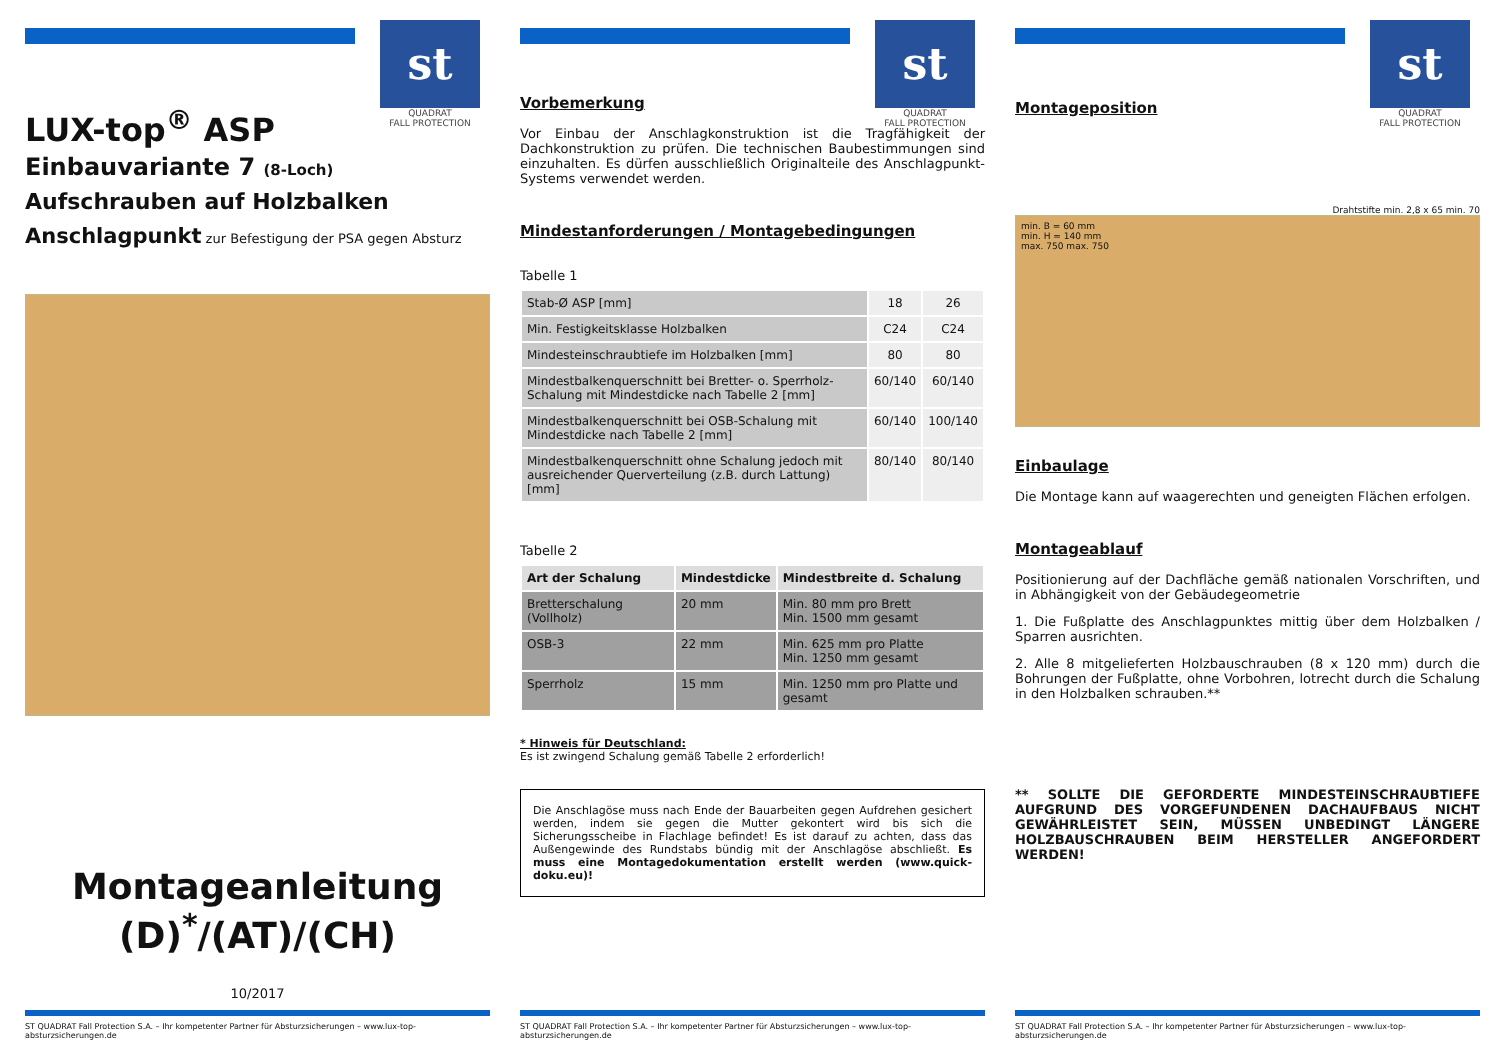st
QUADRAT
FALL PROTECTION
LUX-top<sup>®</sup> ASP
Einbauvariante 7 (8-Loch)
Aufschrauben auf Holzbalken
Anschlagpunkt zur Befestigung der PSA gegen Absturz
Montageanleitung
(D)<sup>*</sup>/(AT)/(CH)
10/2017
ST QUADRAT Fall Protection S.A. – Ihr kompetenter Partner für Absturzsicherungen – www.lux-top-absturzsicherungen.de
st
QUADRAT
FALL PROTECTION
Vorbemerkung
Vor Einbau der Anschlagkonstruktion ist die Tragfähigkeit der Dachkonstruktion zu prüfen. Die technischen Baubestimmungen sind einzuhalten. Es dürfen ausschließlich Originalteile des Anschlagpunkt-Systems verwendet werden.
Mindestanforderungen / Montagebedingungen
Tabelle 1
| Stab-Ø ASP [mm] | 18 | 26 |
| Min. Festigkeitsklasse Holzbalken | C24 | C24 |
| Mindesteinschraubtiefe im Holzbalken [mm] | 80 | 80 |
| Mindestbalkenquerschnitt bei Bretter- o. Sperrholz-Schalung mit Mindestdicke nach Tabelle 2 [mm] | 60/140 | 60/140 |
| Mindestbalkenquerschnitt bei OSB-Schalung mit Mindestdicke nach Tabelle 2 [mm] | 60/140 | 100/140 |
| Mindestbalkenquerschnitt ohne Schalung jedoch mit ausreichender Querverteilung (z.B. durch Lattung) [mm] | 80/140 | 80/140 |
Tabelle 2
| Art der Schalung | Mindestdicke | Mindestbreite d. Schalung |
| --- | --- | --- |
| Bretterschalung (Vollholz) | 20 mm | Min. 80 mm pro Brett Min. 1500 mm gesamt |
| OSB-3 | 22 mm | Min. 625 mm pro Platte Min. 1250 mm gesamt |
| Sperrholz | 15 mm | Min. 1250 mm pro Platte und gesamt |
* Hinweis für Deutschland:
Es ist zwingend Schalung gemäß Tabelle 2 erforderlich!
Die Anschlagöse muss nach Ende der Bauarbeiten gegen Aufdrehen gesichert werden, indem sie gegen die Mutter gekontert wird bis sich die Sicherungsscheibe in Flachlage befindet! Es ist darauf zu achten, dass das Außengewinde des Rundstabs bündig mit der Anschlagöse abschließt. Es muss eine Montagedokumentation erstellt werden (www.quick-doku.eu)!
ST QUADRAT Fall Protection S.A. – Ihr kompetenter Partner für Absturzsicherungen – www.lux-top-absturzsicherungen.de
st
QUADRAT
FALL PROTECTION
Montageposition
Drahtstifte min. 2,8 x 65 min. 70
min. B = 60 mm
min. H = 140 mm
max. 750 max. 750
Einbaulage
Die Montage kann auf waagerechten und geneigten Flächen erfolgen.
Montageablauf
Positionierung auf der Dachfläche gemäß nationalen Vorschriften, und in Abhängigkeit von der Gebäudegeometrie
1. Die Fußplatte des Anschlagpunktes mittig über dem Holzbalken / Sparren ausrichten.
2. Alle 8 mitgelieferten Holzbauschrauben (8 x 120 mm) durch die Bohrungen der Fußplatte, ohne Vorbohren, lotrecht durch die Schalung in den Holzbalken schrauben.**
** SOLLTE DIE GEFORDERTE MINDESTEINSCHRAUBTIEFE AUFGRUND DES VORGEFUNDENEN DACHAUFBAUS NICHT GEWÄHRLEISTET SEIN, MÜSSEN UNBEDINGT LÄNGERE HOLZBAUSCHRAUBEN BEIM HERSTELLER ANGEFORDERT WERDEN!
ST QUADRAT Fall Protection S.A. – Ihr kompetenter Partner für Absturzsicherungen – www.lux-top-absturzsicherungen.de